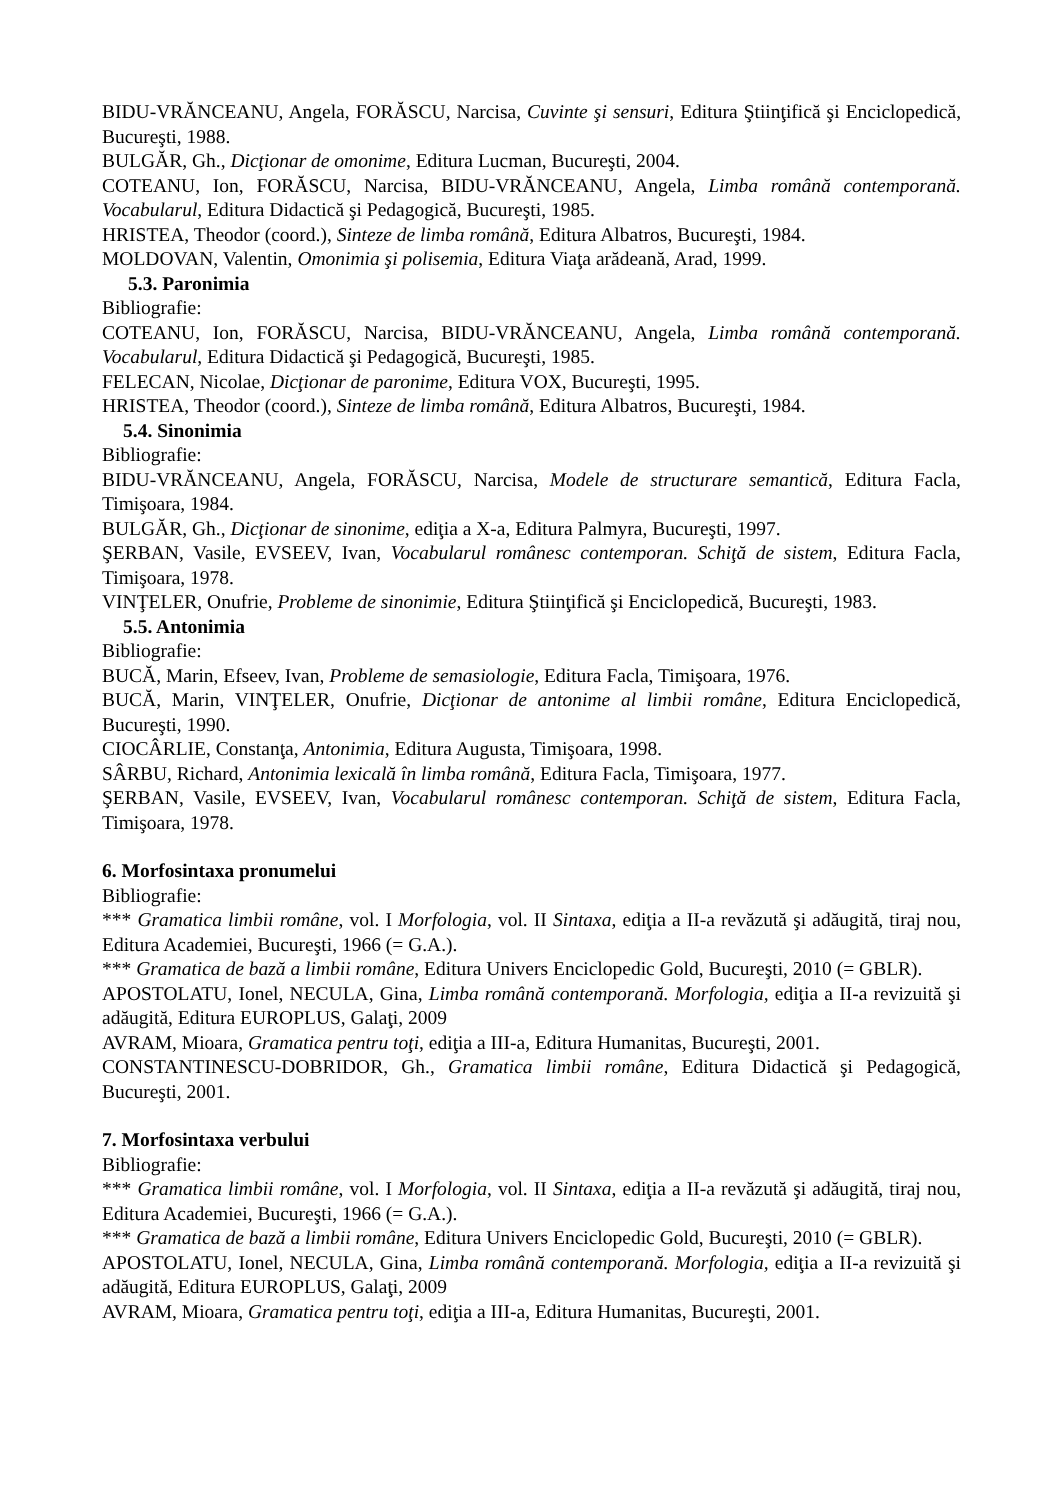BIDU-VRĂNCEANU, Angela, FORĂSCU, Narcisa, Cuvinte şi sensuri, Editura Ştiinţifică şi Enciclopedică, Bucureşti, 1988.
BULGĂR, Gh., Dicţionar de omonime, Editura Lucman, Bucureşti, 2004.
COTEANU, Ion, FORĂSCU, Narcisa, BIDU-VRĂNCEANU, Angela, Limba română contemporană. Vocabularul, Editura Didactică şi Pedagogică, Bucureşti, 1985.
HRISTEA, Theodor (coord.), Sinteze de limba română, Editura Albatros, Bucureşti, 1984.
MOLDOVAN, Valentin, Omonimia şi polisemia, Editura Viaţa arădeană, Arad, 1999.
5.3. Paronimia
Bibliografie:
COTEANU, Ion, FORĂSCU, Narcisa, BIDU-VRĂNCEANU, Angela, Limba română contemporană. Vocabularul, Editura Didactică şi Pedagogică, Bucureşti, 1985.
FELECAN, Nicolae, Dicţionar de paronime, Editura VOX, Bucureşti, 1995.
HRISTEA, Theodor (coord.), Sinteze de limba română, Editura Albatros, Bucureşti, 1984.
5.4. Sinonimia
Bibliografie:
BIDU-VRĂNCEANU, Angela, FORĂSCU, Narcisa, Modele de structurare semantică, Editura Facla, Timişoara, 1984.
BULGĂR, Gh., Dicţionar de sinonime, ediţia a X-a, Editura Palmyra, Bucureşti, 1997.
ŞERBAN, Vasile, EVSEEV, Ivan, Vocabularul românesc contemporan. Schiţă de sistem, Editura Facla, Timişoara, 1978.
VINŢELER, Onufrie, Probleme de sinonimie, Editura Ştiinţifică şi Enciclopedică, Bucureşti, 1983.
5.5. Antonimia
Bibliografie:
BUCĂ, Marin, Efseev, Ivan, Probleme de semasiologie, Editura Facla, Timişoara, 1976.
BUCĂ, Marin, VINŢELER, Onufrie, Dicţionar de antonime al limbii române, Editura Enciclopedică, Bucureşti, 1990.
CIOCÂRLIE, Constanţa, Antonimia, Editura Augusta, Timişoara, 1998.
SÂRBU, Richard, Antonimia lexicală în limba română, Editura Facla, Timişoara, 1977.
ŞERBAN, Vasile, EVSEEV, Ivan, Vocabularul românesc contemporan. Schiţă de sistem, Editura Facla, Timişoara, 1978.
6. Morfosintaxa pronumelui
Bibliografie:
*** Gramatica limbii române, vol. I Morfologia, vol. II Sintaxa, ediţia a II-a revăzută şi adăugită, tiraj nou, Editura Academiei, Bucureşti, 1966 (= G.A.).
*** Gramatica de bază a limbii române, Editura Univers Enciclopedic Gold, Bucureşti, 2010 (= GBLR).
APOSTOLATU, Ionel, NECULA, Gina, Limba română contemporană. Morfologia, ediţia a II-a revizuită şi adăugită, Editura EUROPLUS, Galaţi, 2009
AVRAM, Mioara, Gramatica pentru toţi, ediţia a III-a, Editura Humanitas, Bucureşti, 2001.
CONSTANTINESCU-DOBRIDOR, Gh., Gramatica limbii române, Editura Didactică şi Pedagogică, Bucureşti, 2001.
7. Morfosintaxa verbului
Bibliografie:
*** Gramatica limbii române, vol. I Morfologia, vol. II Sintaxa, ediţia a II-a revăzută şi adăugită, tiraj nou, Editura Academiei, Bucureşti, 1966 (= G.A.).
*** Gramatica de bază a limbii române, Editura Univers Enciclopedic Gold, Bucureşti, 2010 (= GBLR).
APOSTOLATU, Ionel, NECULA, Gina, Limba română contemporană. Morfologia, ediţia a II-a revizuită şi adăugită, Editura EUROPLUS, Galaţi, 2009
AVRAM, Mioara, Gramatica pentru toţi, ediţia a III-a, Editura Humanitas, Bucureşti, 2001.